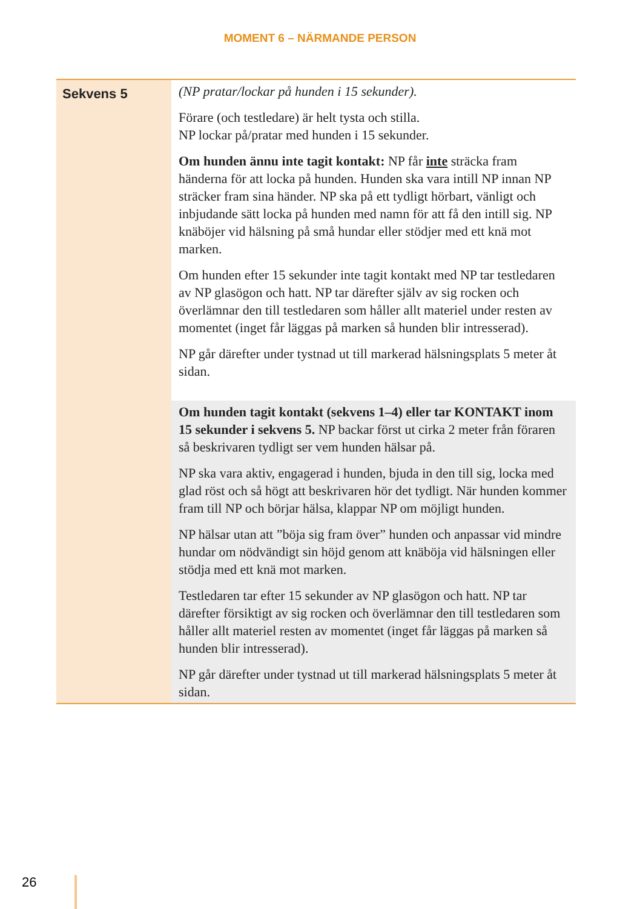MOMENT 6 – NÄRMANDE PERSON
| Sekvens 5 | (NP pratar/lockar på hunden i 15 sekunder). Förare (och testledare) är helt tysta och stilla. NP lockar på/pratar med hunden i 15 sekunder. Om hunden ännu inte tagit kontakt: NP får inte sträcka fram händerna för att locka på hunden. Hunden ska vara intill NP innan NP sträcker fram sina händer. NP ska på ett tydligt hörbart, vänligt och inbjudande sätt locka på hunden med namn för att få den intill sig. NP knäböjer vid hälsning på små hundar eller stödjer med ett knä mot marken. Om hunden efter 15 sekunder inte tagit kontakt med NP tar testledaren av NP glasögon och hatt. NP tar därefter själv av sig rocken och överlämnar den till testledaren som håller allt materiel under resten av momentet (inget får läggas på marken så hunden blir intresserad). NP går därefter under tystnad ut till markerad hälsningsplats 5 meter åt sidan. |
| | Om hunden tagit kontakt (sekvens 1–4) eller tar KONTAKT inom 15 sekunder i sekvens 5. NP backar först ut cirka 2 meter från föraren så beskrivaren tydligt ser vem hunden hälsar på. NP ska vara aktiv, engagerad i hunden, bjuda in den till sig, locka med glad röst och så högt att beskrivaren hör det tydligt. När hunden kommer fram till NP och börjar hälsa, klappar NP om möjligt hunden. NP hälsar utan att ”böja sig fram över” hunden och anpassar vid mindre hundar om nödvändigt sin höjd genom att knäböja vid hälsningen eller stödja med ett knä mot marken. Testledaren tar efter 15 sekunder av NP glasögon och hatt. NP tar därefter försiktigt av sig rocken och överlämnar den till testledaren som håller allt materiel resten av momentet (inget får läggas på marken så hunden blir intresserad). NP går därefter under tystnad ut till markerad hälsningsplats 5 meter åt sidan. |
26